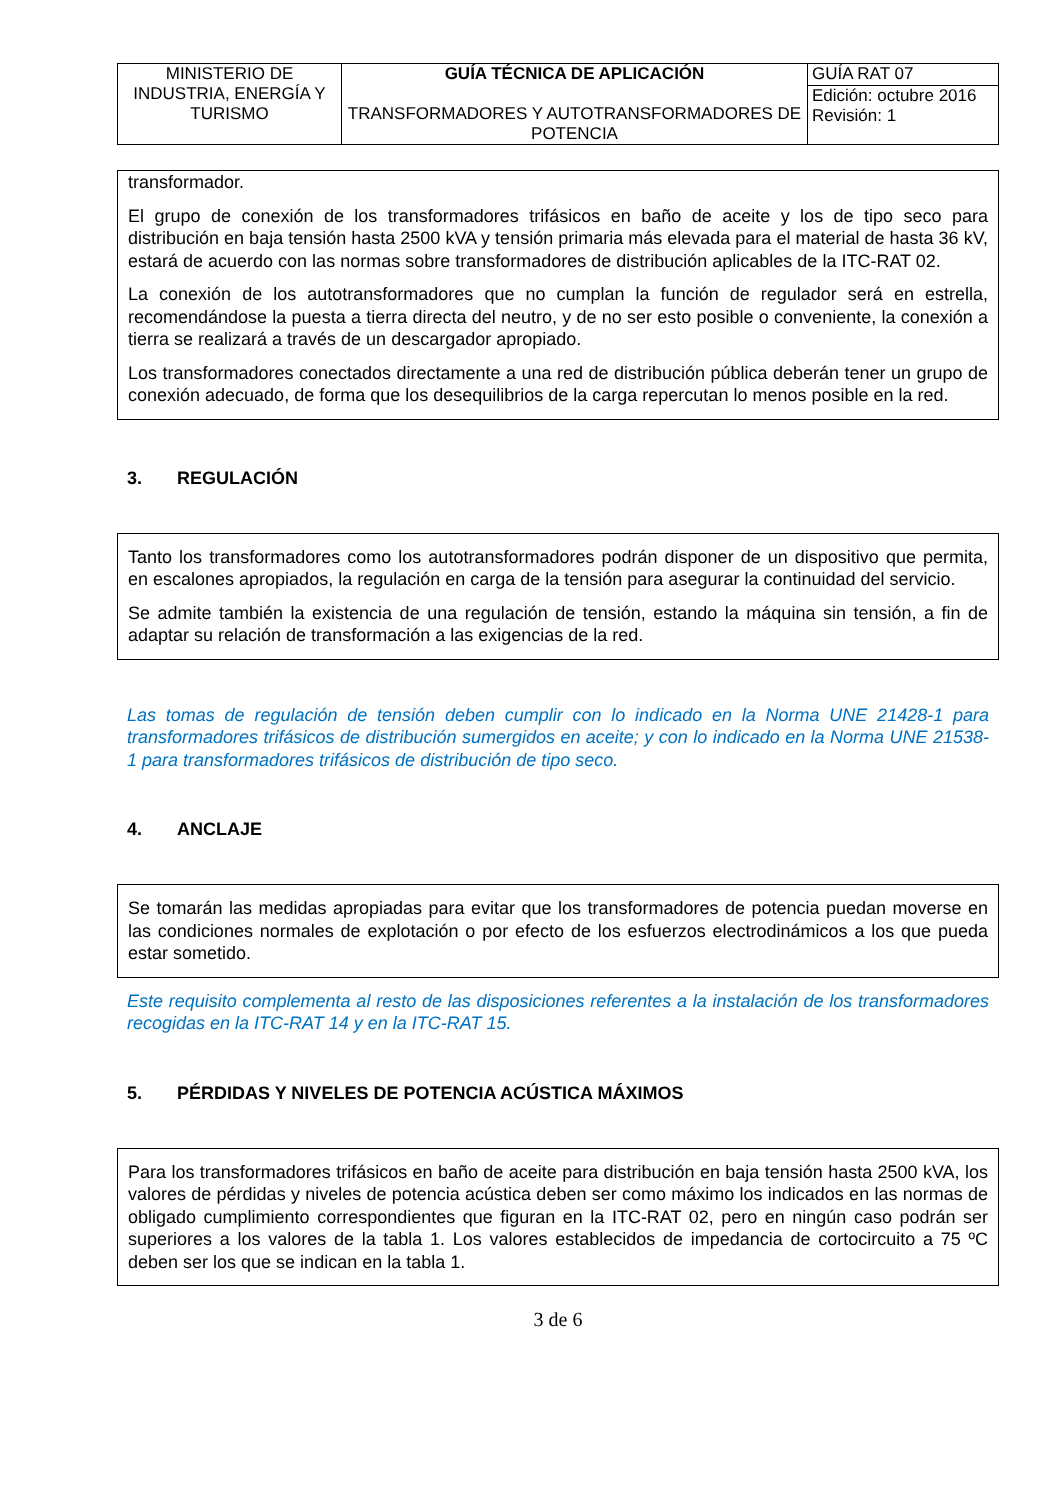| MINISTERIO DE INDUSTRIA, ENERGÍA Y TURISMO | GUÍA TÉCNICA DE APLICACIÓN TRANSFORMADORES Y AUTOTRANSFORMADORES DE POTENCIA | GUÍA RAT 07 |
| | | Edición: octubre 2016 Revisión: 1 |
transformador.
El grupo de conexión de los transformadores trifásicos en baño de aceite y los de tipo seco para distribución en baja tensión hasta 2500 kVA y tensión primaria más elevada para el material de hasta 36 kV, estará de acuerdo con las normas sobre transformadores de distribución aplicables de la ITC-RAT 02.
La conexión de los autotransformadores que no cumplan la función de regulador será en estrella, recomendándose la puesta a tierra directa del neutro, y de no ser esto posible o conveniente, la conexión a tierra se realizará a través de un descargador apropiado.
Los transformadores conectados directamente a una red de distribución pública deberán tener un grupo de conexión adecuado, de forma que los desequilibrios de la carga repercutan lo menos posible en la red.
3. REGULACIÓN
Tanto los transformadores como los autotransformadores podrán disponer de un dispositivo que permita, en escalones apropiados, la regulación en carga de la tensión para asegurar la continuidad del servicio.
Se admite también la existencia de una regulación de tensión, estando la máquina sin tensión, a fin de adaptar su relación de transformación a las exigencias de la red.
Las tomas de regulación de tensión deben cumplir con lo indicado en la Norma UNE 21428-1 para transformadores trifásicos de distribución sumergidos en aceite; y con lo indicado en la Norma UNE 21538-1 para transformadores trifásicos de distribución de tipo seco.
4. ANCLAJE
Se tomarán las medidas apropiadas para evitar que los transformadores de potencia puedan moverse en las condiciones normales de explotación o por efecto de los esfuerzos electrodinámicos a los que pueda estar sometido.
Este requisito complementa al resto de las disposiciones referentes a la instalación de los transformadores recogidas en la ITC-RAT 14 y en la ITC-RAT 15.
5. PÉRDIDAS Y NIVELES DE POTENCIA ACÚSTICA MÁXIMOS
Para los transformadores trifásicos en baño de aceite para distribución en baja tensión hasta 2500 kVA, los valores de pérdidas y niveles de potencia acústica deben ser como máximo los indicados en las normas de obligado cumplimiento correspondientes que figuran en la ITC-RAT 02, pero en ningún caso podrán ser superiores a los valores de la tabla 1. Los valores establecidos de impedancia de cortocircuito a 75 ºC deben ser los que se indican en la tabla 1.
3 de 6